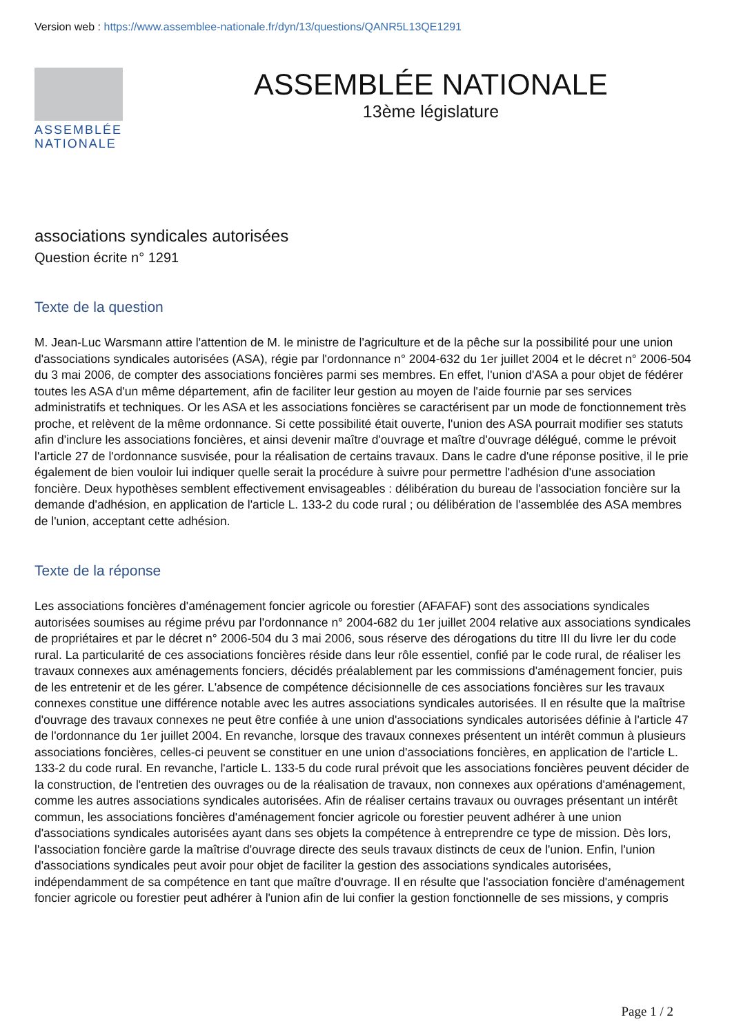Version web : https://www.assemblee-nationale.fr/dyn/13/questions/QANR5L13QE1291
ASSEMBLÉE
NATIONALE
ASSEMBLÉE NATIONALE
13ème législature
associations syndicales autorisées
Question écrite n° 1291
Texte de la question
M. Jean-Luc Warsmann attire l'attention de M. le ministre de l'agriculture et de la pêche sur la possibilité pour une union d'associations syndicales autorisées (ASA), régie par l'ordonnance n° 2004-632 du 1er juillet 2004 et le décret n° 2006-504 du 3 mai 2006, de compter des associations foncières parmi ses membres. En effet, l'union d'ASA a pour objet de fédérer toutes les ASA d'un même département, afin de faciliter leur gestion au moyen de l'aide fournie par ses services administratifs et techniques. Or les ASA et les associations foncières se caractérisent par un mode de fonctionnement très proche, et relèvent de la même ordonnance. Si cette possibilité était ouverte, l'union des ASA pourrait modifier ses statuts afin d'inclure les associations foncières, et ainsi devenir maître d'ouvrage et maître d'ouvrage délégué, comme le prévoit l'article 27 de l'ordonnance susvisée, pour la réalisation de certains travaux. Dans le cadre d'une réponse positive, il le prie également de bien vouloir lui indiquer quelle serait la procédure à suivre pour permettre l'adhésion d'une association foncière. Deux hypothèses semblent effectivement envisageables : délibération du bureau de l'association foncière sur la demande d'adhésion, en application de l'article L. 133-2 du code rural ; ou délibération de l'assemblée des ASA membres de l'union, acceptant cette adhésion.
Texte de la réponse
Les associations foncières d'aménagement foncier agricole ou forestier (AFAFAF) sont des associations syndicales autorisées soumises au régime prévu par l'ordonnance n° 2004-682 du 1er juillet 2004 relative aux associations syndicales de propriétaires et par le décret n° 2006-504 du 3 mai 2006, sous réserve des dérogations du titre III du livre Ier du code rural. La particularité de ces associations foncières réside dans leur rôle essentiel, confié par le code rural, de réaliser les travaux connexes aux aménagements fonciers, décidés préalablement par les commissions d'aménagement foncier, puis de les entretenir et de les gérer. L'absence de compétence décisionnelle de ces associations foncières sur les travaux connexes constitue une différence notable avec les autres associations syndicales autorisées. Il en résulte que la maîtrise d'ouvrage des travaux connexes ne peut être confiée à une union d'associations syndicales autorisées définie à l'article 47 de l'ordonnance du 1er juillet 2004. En revanche, lorsque des travaux connexes présentent un intérêt commun à plusieurs associations foncières, celles-ci peuvent se constituer en une union d'associations foncières, en application de l'article L. 133-2 du code rural. En revanche, l'article L. 133-5 du code rural prévoit que les associations foncières peuvent décider de la construction, de l'entretien des ouvrages ou de la réalisation de travaux, non connexes aux opérations d'aménagement, comme les autres associations syndicales autorisées. Afin de réaliser certains travaux ou ouvrages présentant un intérêt commun, les associations foncières d'aménagement foncier agricole ou forestier peuvent adhérer à une union d'associations syndicales autorisées ayant dans ses objets la compétence à entreprendre ce type de mission. Dès lors, l'association foncière garde la maîtrise d'ouvrage directe des seuls travaux distincts de ceux de l'union. Enfin, l'union d'associations syndicales peut avoir pour objet de faciliter la gestion des associations syndicales autorisées, indépendamment de sa compétence en tant que maître d'ouvrage. Il en résulte que l'association foncière d'aménagement foncier agricole ou forestier peut adhérer à l'union afin de lui confier la gestion fonctionnelle de ses missions, y compris
Page 1 / 2